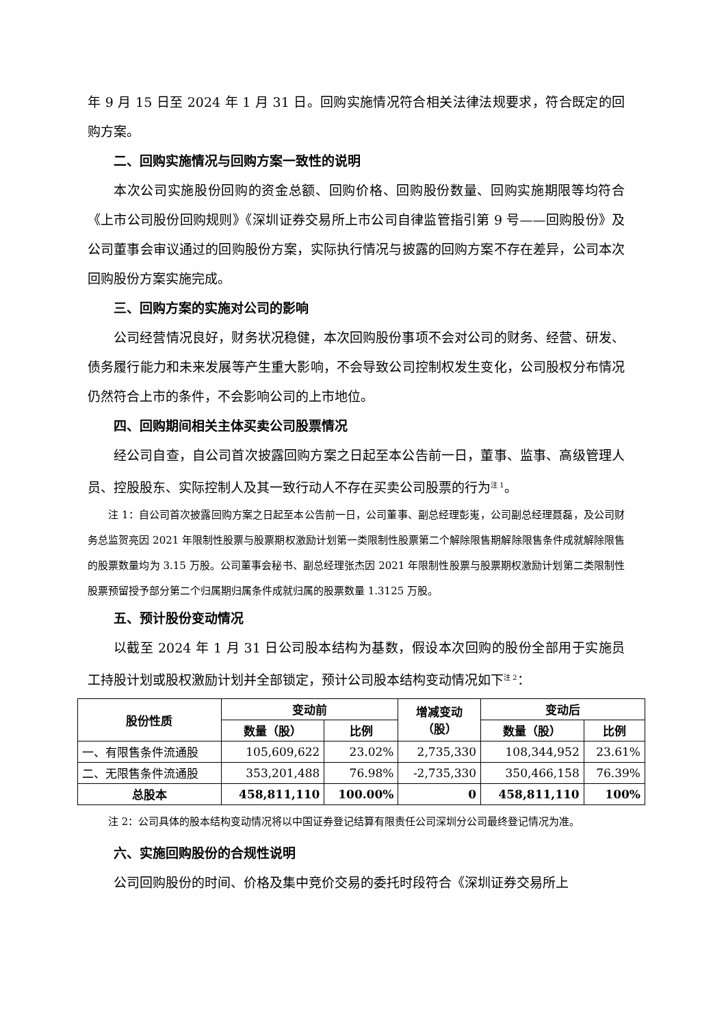年 9 月 15 日至 2024 年 1 月 31 日。回购实施情况符合相关法律法规要求，符合既定的回购方案。
二、回购实施情况与回购方案一致性的说明
本次公司实施股份回购的资金总额、回购价格、回购股份数量、回购实施期限等均符合《上市公司股份回购规则》《深圳证券交易所上市公司自律监管指引第 9 号——回购股份》及公司董事会审议通过的回购股份方案，实际执行情况与披露的回购方案不存在差异，公司本次回购股份方案实施完成。
三、回购方案的实施对公司的影响
公司经营情况良好，财务状况稳健，本次回购股份事项不会对公司的财务、经营、研发、债务履行能力和未来发展等产生重大影响，不会导致公司控制权发生变化，公司股权分布情况仍然符合上市的条件，不会影响公司的上市地位。
四、回购期间相关主体买卖公司股票情况
经公司自查，自公司首次披露回购方案之日起至本公告前一日，董事、监事、高级管理人员、控股股东、实际控制人及其一致行动人不存在买卖公司股票的行为<sup>注 1</sup>。
注 1：自公司首次披露回购方案之日起至本公告前一日，公司董事、副总经理彭嵬，公司副总经理聂磊，及公司财务总监贺亮因 2021 年限制性股票与股票期权激励计划第一类限制性股票第二个解除限售期解除限售条件成就解除限售的股票数量均为 3.15 万股。公司董事会秘书、副总经理张杰因 2021 年限制性股票与股票期权激励计划第二类限制性股票预留授予部分第二个归属期归属条件成就归属的股票数量 1.3125 万股。
五、预计股份变动情况
以截至 2024 年 1 月 31 日公司股本结构为基数，假设本次回购的股份全部用于实施员工持股计划或股权激励计划并全部锁定，预计公司股本结构变动情况如下<sup>注 2</sup>：
| 股份性质 | 变动前 | | 增减变动 （股） | 变动后 | |
| --- | --- | --- | --- | --- | --- |
| | 数量（股） | 比例 | | 数量（股） | 比例 |
| 一、有限售条件流通股 | 105,609,622 | 23.02% | 2,735,330 | 108,344,952 | 23.61% |
| 二、无限售条件流通股 | 353,201,488 | 76.98% | -2,735,330 | 350,466,158 | 76.39% |
| 总股本 | 458,811,110 | 100.00% | 0 | 458,811,110 | 100% |
注 2：公司具体的股本结构变动情况将以中国证券登记结算有限责任公司深圳分公司最终登记情况为准。
六、实施回购股份的合规性说明
公司回购股份的时间、价格及集中竞价交易的委托时段符合《深圳证券交易所上